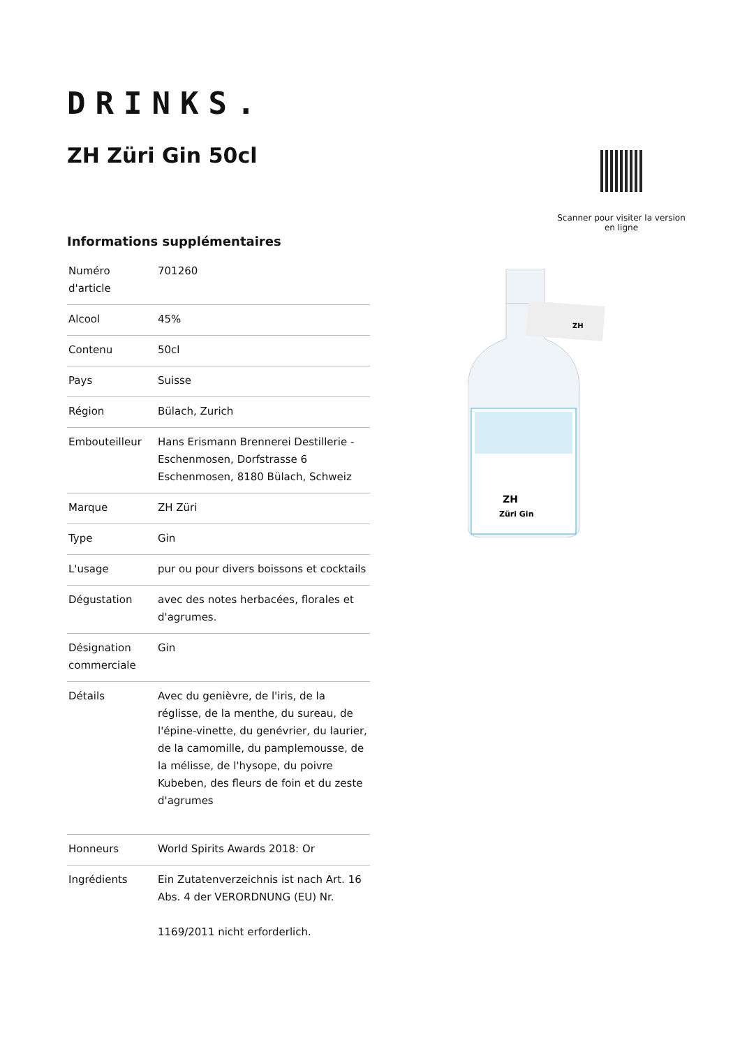DRINKS.
ZH Züri Gin 50cl
Scanner pour visiter la version en ligne
Informations supplémentaires
| Numéro d'article | 701260 |
| Alcool | 45% |
| Contenu | 50cl |
| Pays | Suisse |
| Région | Bülach, Zurich |
| Embouteilleur | Hans Erismann Brennerei Destillerie - Eschenmosen, Dorfstrasse 6 Eschenmosen, 8180 Bülach, Schweiz |
| Marque | ZH Züri |
| Type | Gin |
| L'usage | pur ou pour divers boissons et cocktails |
| Dégustation | avec des notes herbacées, florales et d'agrumes. |
| Désignation commerciale | Gin |
| Détails | Avec du genièvre, de l'iris, de la réglisse, de la menthe, du sureau, de l'épine-vinette, du genévrier, du laurier, de la camomille, du pamplemousse, de la mélisse, de l'hysope, du poivre Kubeben, des fleurs de foin et du zeste d'agrumes |
| Honneurs | World Spirits Awards 2018: Or |
| Ingrédients | Ein Zutatenverzeichnis ist nach Art. 16 Abs. 4 der VERORDNUNG (EU) Nr. 1169/2011 nicht erforderlich. |
ZH
ZH
Züri Gin